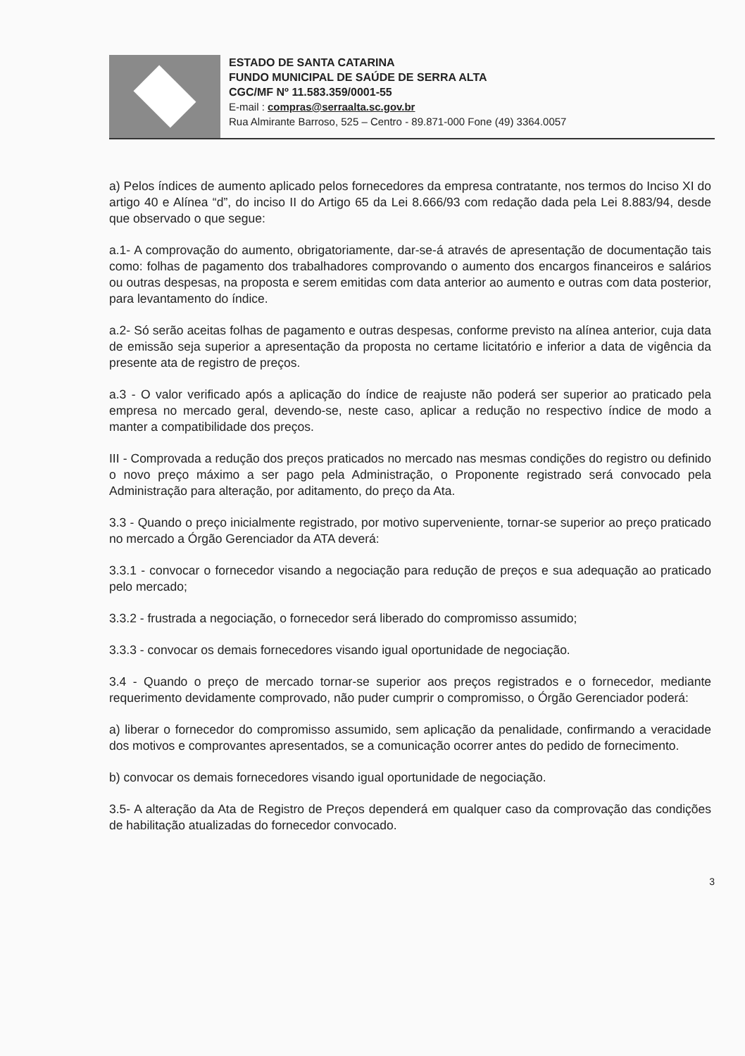ESTADO DE SANTA CATARINA
FUNDO MUNICIPAL DE SAÚDE DE SERRA ALTA
CGC/MF Nº 11.583.359/0001-55
E-mail : compras@serraalta.sc.gov.br
Rua Almirante Barroso, 525 – Centro - 89.871-000 Fone (49) 3364.0057
a) Pelos índices de aumento aplicado pelos fornecedores da empresa contratante, nos termos do Inciso XI do artigo 40 e Alínea “d”, do inciso II do Artigo 65 da Lei 8.666/93 com redação dada pela Lei 8.883/94, desde que observado o que segue:
a.1- A comprovação do aumento, obrigatoriamente, dar-se-á através de apresentação de documentação tais como: folhas de pagamento dos trabalhadores comprovando o aumento dos encargos financeiros e salários ou outras despesas, na proposta e serem emitidas com data anterior ao aumento e outras com data posterior, para levantamento do índice.
a.2- Só serão aceitas folhas de pagamento e outras despesas, conforme previsto na alínea anterior, cuja data de emissão seja superior a apresentação da proposta no certame licitatório e inferior a data de vigência da presente ata de registro de preços.
a.3 - O valor verificado após a aplicação do índice de reajuste não poderá ser superior ao praticado pela empresa no mercado geral, devendo-se, neste caso, aplicar a redução no respectivo índice de modo a manter a compatibilidade dos preços.
III - Comprovada a redução dos preços praticados no mercado nas mesmas condições do registro ou definido o novo preço máximo a ser pago pela Administração, o Proponente registrado será convocado pela Administração para alteração, por aditamento, do preço da Ata.
3.3 - Quando o preço inicialmente registrado, por motivo superveniente, tornar-se superior ao preço praticado no mercado a Órgão Gerenciador da ATA deverá:
3.3.1 - convocar o fornecedor visando a negociação para redução de preços e sua adequação ao praticado pelo mercado;
3.3.2 - frustrada a negociação, o fornecedor será liberado do compromisso assumido;
3.3.3 - convocar os demais fornecedores visando igual oportunidade de negociação.
3.4 - Quando o preço de mercado tornar-se superior aos preços registrados e o fornecedor, mediante requerimento devidamente comprovado, não puder cumprir o compromisso, o Órgão Gerenciador poderá:
a) liberar o fornecedor do compromisso assumido, sem aplicação da penalidade, confirmando a veracidade dos motivos e comprovantes apresentados, se a comunicação ocorrer antes do pedido de fornecimento.
b) convocar os demais fornecedores visando igual oportunidade de negociação.
3.5- A alteração da Ata de Registro de Preços dependerá em qualquer caso da comprovação das condições de habilitação atualizadas do fornecedor convocado.
3